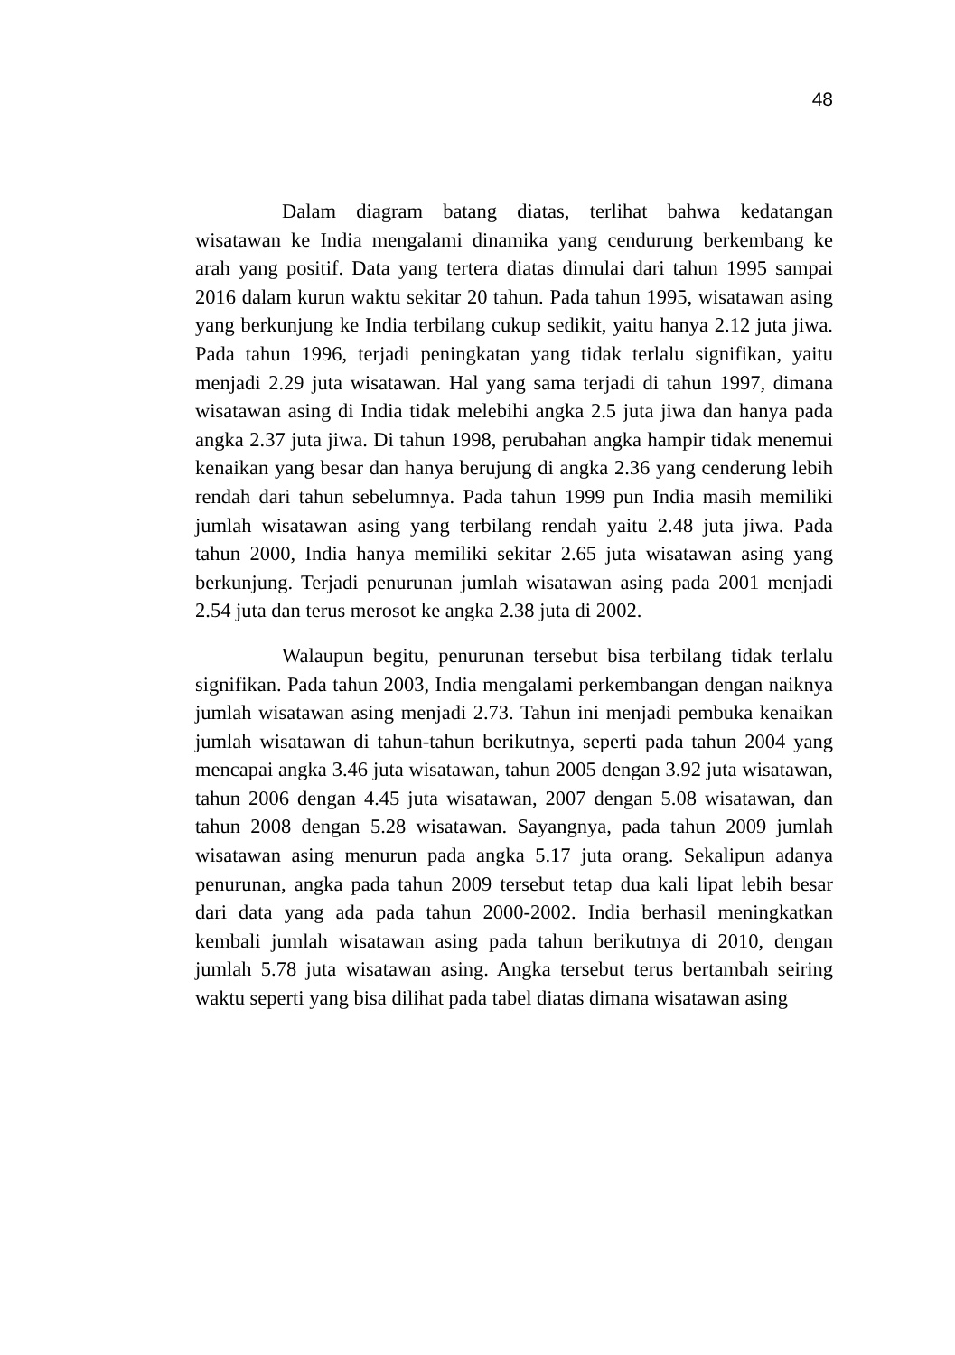48
Dalam diagram batang diatas, terlihat bahwa kedatangan wisatawan ke India mengalami dinamika yang cendurung berkembang ke arah yang positif. Data yang tertera diatas dimulai dari tahun 1995 sampai 2016 dalam kurun waktu sekitar 20 tahun. Pada tahun 1995, wisatawan asing yang berkunjung ke India terbilang cukup sedikit, yaitu hanya 2.12 juta jiwa. Pada tahun 1996, terjadi peningkatan yang tidak terlalu signifikan, yaitu menjadi 2.29 juta wisatawan. Hal yang sama terjadi di tahun 1997, dimana wisatawan asing di India tidak melebihi angka 2.5 juta jiwa dan hanya pada angka 2.37 juta jiwa. Di tahun 1998, perubahan angka hampir tidak menemui kenaikan yang besar dan hanya berujung di angka 2.36 yang cenderung lebih rendah dari tahun sebelumnya. Pada tahun 1999 pun India masih memiliki jumlah wisatawan asing yang terbilang rendah yaitu 2.48 juta jiwa. Pada tahun 2000, India hanya memiliki sekitar 2.65 juta wisatawan asing yang berkunjung. Terjadi penurunan jumlah wisatawan asing pada 2001 menjadi 2.54 juta dan terus merosot ke angka 2.38 juta di 2002.
Walaupun begitu, penurunan tersebut bisa terbilang tidak terlalu signifikan. Pada tahun 2003, India mengalami perkembangan dengan naiknya jumlah wisatawan asing menjadi 2.73. Tahun ini menjadi pembuka kenaikan jumlah wisatawan di tahun-tahun berikutnya, seperti pada tahun 2004 yang mencapai angka 3.46 juta wisatawan, tahun 2005 dengan 3.92 juta wisatawan, tahun 2006 dengan 4.45 juta wisatawan, 2007 dengan 5.08 wisatawan, dan tahun 2008 dengan 5.28 wisatawan. Sayangnya, pada tahun 2009 jumlah wisatawan asing menurun pada angka 5.17 juta orang. Sekalipun adanya penurunan, angka pada tahun 2009 tersebut tetap dua kali lipat lebih besar dari data yang ada pada tahun 2000-2002. India berhasil meningkatkan kembali jumlah wisatawan asing pada tahun berikutnya di 2010, dengan jumlah 5.78 juta wisatawan asing. Angka tersebut terus bertambah seiring waktu seperti yang bisa dilihat pada tabel diatas dimana wisatawan asing